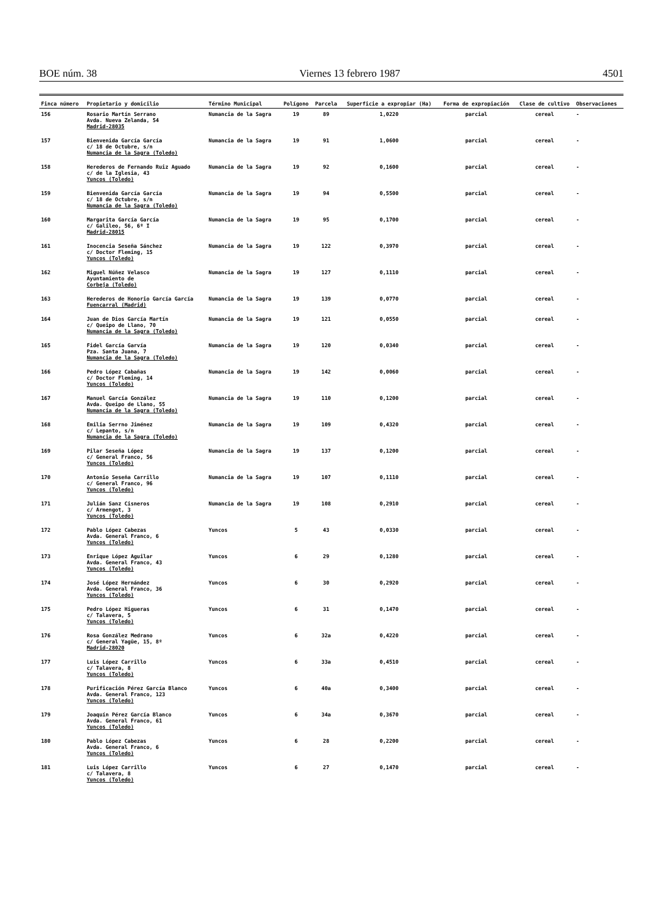BOE núm. 38 Viernes 13 febrero 1987 4501
| Finca número | Propietario y domicilio | Término Municipal | Polígono | Parcela | Superficie a expropiar (Ha) | Forma de expropiación | Clase de cultivo | Observaciones |
| --- | --- | --- | --- | --- | --- | --- | --- | --- |
| 156 | Rosario Martín Serrano Avda. Nueva Zelanda, 54 Madrid-28035 | Numancia de la Sagra | 19 | 89 | 1,0220 | parcial | cereal | - |
| 157 | Bienvenida García García c/ 18 de Octubre, s/n Numancia de la Sagra (Toledo) | Numancia de la Sagra | 19 | 91 | 1,0600 | parcial | cereal | - |
| 158 | Herederos de Fernando Ruiz Aguado c/ de la Iglesia, 43 Yuncos (Toledo) | Numancia de la Sagra | 19 | 92 | 0,1600 | parcial | cereal | - |
| 159 | Bienvenida García García c/ 18 de Octubre, s/n Numancia de la Sagra (Toledo) | Numancia de la Sagra | 19 | 94 | 0,5500 | parcial | cereal | - |
| 160 | Margarita García García c/ Galileo, 56, 6º I Madrid-28015 | Numancia de la Sagra | 19 | 95 | 0,1700 | parcial | cereal | - |
| 161 | Inocencia Seseña Sánchez c/ Doctor Fleming, 15 Yuncos (Toledo) | Numancia de la Sagra | 19 | 122 | 0,3970 | parcial | cereal | - |
| 162 | Miguel Núñez Velasco Ayuntamiento de Corbeja (Toledo) | Numancia de la Sagra | 19 | 127 | 0,1110 | parcial | cereal | - |
| 163 | Herederos de Honorio García García Fuencarral (Madrid) | Numancia de la Sagra | 19 | 139 | 0,0770 | parcial | cereal | - |
| 164 | Juan de Dios García Martín c/ Queipo de Llano, 70 Numancia de la Sagra (Toledo) | Numancia de la Sagra | 19 | 121 | 0,0550 | parcial | cereal | - |
| 165 | Fidel García Garvía Pza. Santa Juana, 7 Numancia de la Sagra (Toledo) | Numancia de la Sagra | 19 | 120 | 0,0340 | parcial | cereal | - |
| 166 | Pedro López Cabañas c/ Doctor Fleming, 14 Yuncos (Toledo) | Numancia de la Sagra | 19 | 142 | 0,0060 | parcial | cereal | - |
| 167 | Manuel García González Avda. Queipo de Llano, 55 Numancia de la Sagra (Toledo) | Numancia de la Sagra | 19 | 110 | 0,1200 | parcial | cereal | - |
| 168 | Emilia Serrno Jiménez c/ Lepanto, s/n Numancia de la Sagra (Toledo) | Numancia de la Sagra | 19 | 109 | 0,4320 | parcial | cereal | - |
| 169 | Pilar Seseña López c/ General Franco, 56 Yuncos (Toledo) | Numancia de la Sagra | 19 | 137 | 0,1200 | parcial | cereal | - |
| 170 | Antonio Seseña Carrillo c/ General Franco, 96 Yuncos (Toledo) | Numancia de la Sagra | 19 | 107 | 0,1110 | parcial | cereal | - |
| 171 | Julián Sanz Cisneros c/ Armengot, 3 Yuncos (Toledo) | Numancia de la Sagra | 19 | 108 | 0,2910 | parcial | cereal | - |
| 172 | Pablo López Cabezas Avda. General Franco, 6 Yuncos (Toledo) | Yuncos | 5 | 43 | 0,0330 | parcial | cereal | - |
| 173 | Enrique López Aguilar Avda. General Franco, 43 Yuncos (Toledo) | Yuncos | 6 | 29 | 0,1280 | parcial | cereal | - |
| 174 | José López Hernández Avda. General Franco, 36 Yuncos (Toledo) | Yuncos | 6 | 30 | 0,2920 | parcial | cereal | - |
| 175 | Pedro López Higueras c/ Talavera, 5 Yuncos (Toledo) | Yuncos | 6 | 31 | 0,1470 | parcial | cereal | - |
| 176 | Rosa González Medrano c/ General Yagüe, 15, 8º Madrid-28020 | Yuncos | 6 | 32a | 0,4220 | parcial | cereal | - |
| 177 | Luis López Carrillo c/ Talavera, 8 Yuncos (Toledo) | Yuncos | 6 | 33a | 0,4510 | parcial | cereal | - |
| 178 | Purificación Pérez García Blanco Avda. General Franco, 123 Yuncos (Toledo) | Yuncos | 6 | 40a | 0,3400 | parcial | cereal | - |
| 179 | Joaquín Pérez García Blanco Avda. General Franco, 61 Yuncos (Toledo) | Yuncos | 6 | 34a | 0,3670 | parcial | cereal | - |
| 180 | Pablo López Cabezas Avda. General Franco, 6 Yuncos (Toledo) | Yuncos | 6 | 28 | 0,2200 | parcial | cereal | - |
| 181 | Luis López Carrillo c/ Talavera, 8 Yuncos (Toledo) | Yuncos | 6 | 27 | 0,1470 | parcial | cereal | - |